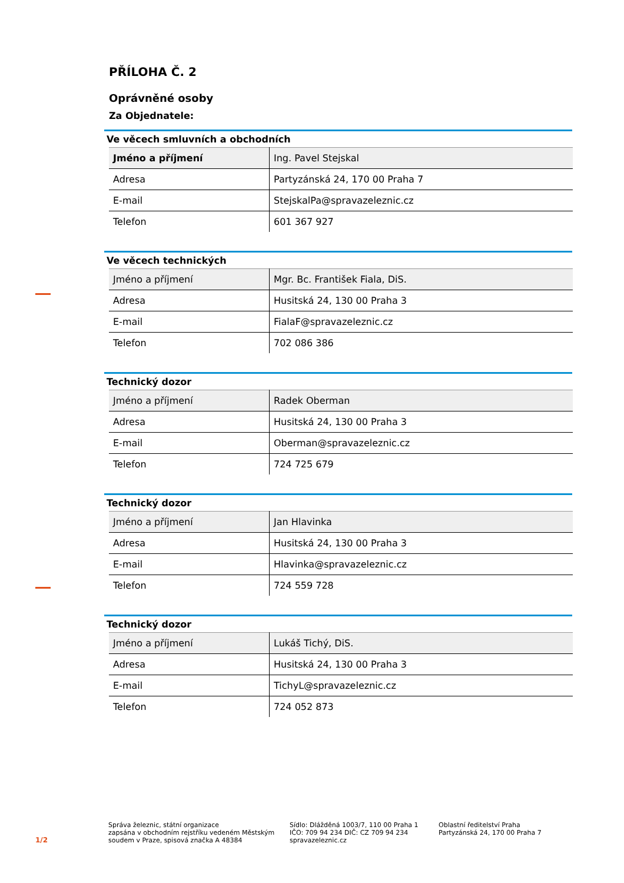PŘÍLOHA Č. 2
Oprávněné osoby
Za Objednatele:
Ve věcech smluvních a obchodních
| Jméno a příjmení | Ing. Pavel Stejskal |
| Adresa | Partyzánská 24, 170 00 Praha 7 |
| E-mail | StejskalPa@spravazeleznic.cz |
| Telefon | 601 367 927 |
Ve věcech technických
| Jméno a příjmení | Mgr. Bc. František Fiala, DiS. |
| Adresa | Husitská 24, 130 00 Praha 3 |
| E-mail | FialaF@spravazeleznic.cz |
| Telefon | 702 086 386 |
Technický dozor
| Jméno a příjmení | Radek Oberman |
| Adresa | Husitská 24, 130 00 Praha 3 |
| E-mail | Oberman@spravazeleznic.cz |
| Telefon | 724 725 679 |
Technický dozor
| Jméno a příjmení | Jan Hlavinka |
| Adresa | Husitská 24, 130 00 Praha 3 |
| E-mail | Hlavinka@spravazeleznic.cz |
| Telefon | 724 559 728 |
Technický dozor
| Jméno a příjmení | Lukáš Tichý, DiS. |
| Adresa | Husitská 24, 130 00 Praha 3 |
| E-mail | TichyL@spravazeleznic.cz |
| Telefon | 724 052 873 |
1/2
Správa železnic, státní organizace
zapsána v obchodním rejstříku vedeném Městským
soudem v Praze, spisová značka A 48384
Sídlo: Dlážděná 1003/7, 110 00 Praha 1
IČO: 709 94 234 DIČ: CZ 709 94 234
spravazeleznic.cz
Oblastní ředitelství Praha
Partyzánská 24, 170 00 Praha 7